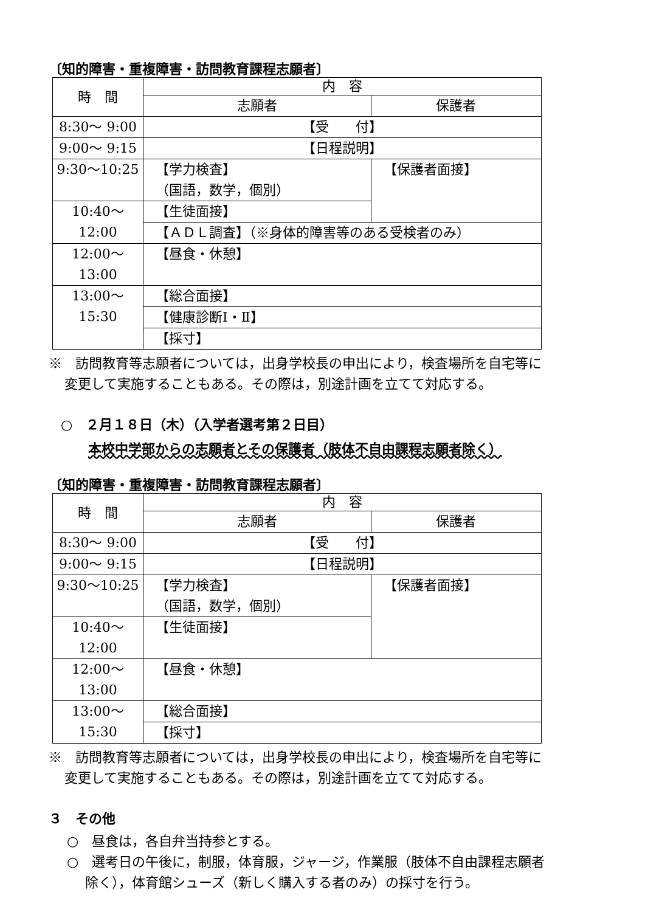〔知的障害・重複障害・訪問教育課程志願者〕
| 時 間 | 内 容 | |
| | 志願者 | 保護者 |
| 8:30～ 9:00 | 【受 付】 | |
| 9:00～ 9:15 | 【日程説明】 | |
| 9:30～10:25 | 【学力検査】 （国語，数学，個別） | 【保護者面接】 |
| 10:40～12:00 | 【生徒面接】 | |
| | 【ＡＤＬ調査】（※身体的障害等のある受検者のみ） | |
| 12:00～13:00 | 【昼食・休憩】 | |
| 13:00～15:30 | 【総合面接】 | |
| | 【健康診断Ⅰ・Ⅱ】 | |
| | 【採寸】 | |
※　訪問教育等志願者については，出身学校長の申出により，検査場所を自宅等に変更して実施することもある。その際は，別途計画を立てて対応する。
○　２月１８日（木）（入学者選考第２日目）
本校中学部からの志願者とその保護者（肢体不自由課程志願者除く）
〔知的障害・重複障害・訪問教育課程志願者〕
| 時 間 | 内 容 | |
| | 志願者 | 保護者 |
| 8:30～ 9:00 | 【受 付】 | |
| 9:00～ 9:15 | 【日程説明】 | |
| 9:30～10:25 | 【学力検査】 （国語，数学，個別） | 【保護者面接】 |
| 10:40～12:00 | 【生徒面接】 | |
| 12:00～13:00 | 【昼食・休憩】 | |
| 13:00～15:30 | 【総合面接】 | |
| | 【採寸】 | |
※　訪問教育等志願者については，出身学校長の申出により，検査場所を自宅等に変更して実施することもある。その際は，別途計画を立てて対応する。
３　その他
○　昼食は，各自弁当持参とする。
○　選考日の午後に，制服，体育服，ジャージ，作業服（肢体不自由課程志願者除く），体育館シューズ（新しく購入する者のみ）の採寸を行う。